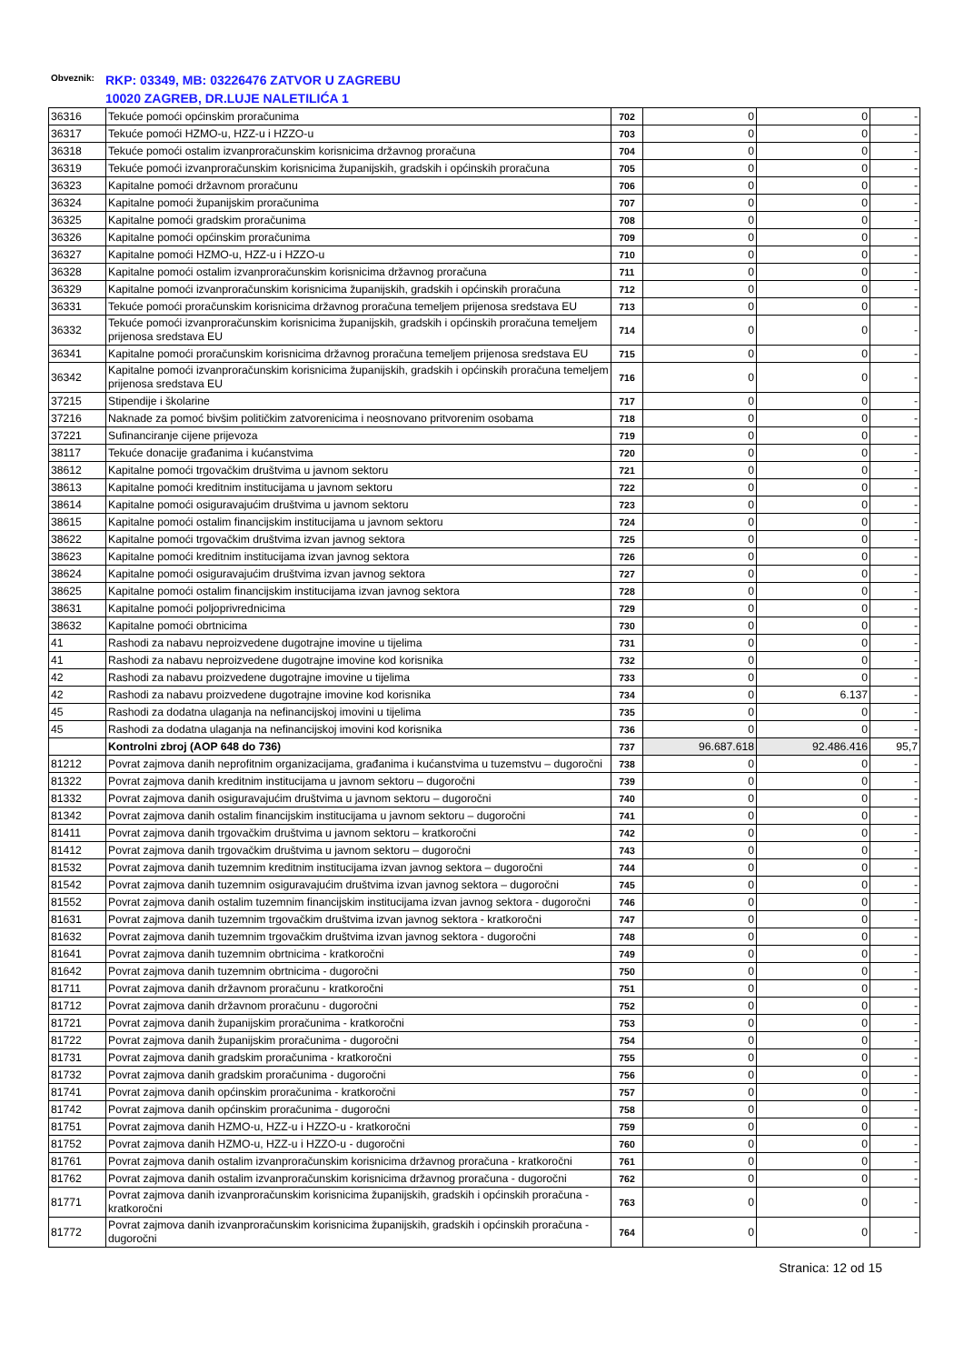Obveznik:
RKP: 03349, MB: 03226476 ZATVOR U ZAGREBU
10020 ZAGREB, DR.LUJE NALETILIĆA 1
| 36316 | Tekuće pomoći općinskim proračunima | 702 | 0 | 0 | - |
| 36317 | Tekuće pomoći HZMO-u, HZZ-u i HZZO-u | 703 | 0 | 0 | - |
| 36318 | Tekuće pomoći ostalim izvanproračunskim korisnicima državnog proračuna | 704 | 0 | 0 | - |
| 36319 | Tekuće pomoći izvanproračunskim korisnicima županijskih, gradskih i općinskih proračuna | 705 | 0 | 0 | - |
| 36323 | Kapitalne pomoći državnom proračunu | 706 | 0 | 0 | - |
| 36324 | Kapitalne pomoći županijskim proračunima | 707 | 0 | 0 | - |
| 36325 | Kapitalne pomoći gradskim proračunima | 708 | 0 | 0 | - |
| 36326 | Kapitalne pomoći općinskim proračunima | 709 | 0 | 0 | - |
| 36327 | Kapitalne pomoći HZMO-u, HZZ-u i HZZO-u | 710 | 0 | 0 | - |
| 36328 | Kapitalne pomoći ostalim izvanproračunskim korisnicima državnog proračuna | 711 | 0 | 0 | - |
| 36329 | Kapitalne pomoći izvanproračunskim korisnicima županijskih, gradskih i općinskih proračuna | 712 | 0 | 0 | - |
| 36331 | Tekuće pomoći proračunskim korisnicima državnog proračuna temeljem prijenosa sredstava EU | 713 | 0 | 0 | - |
| 36332 | Tekuće pomoći izvanproračunskim korisnicima županijskih, gradskih i općinskih proračuna temeljem prijenosa sredstava EU | 714 | 0 | 0 | - |
| 36341 | Kapitalne pomoći proračunskim korisnicima državnog proračuna temeljem prijenosa sredstava EU | 715 | 0 | 0 | - |
| 36342 | Kapitalne pomoći izvanproračunskim korisnicima županijskih, gradskih i općinskih proračuna temeljem prijenosa sredstava EU | 716 | 0 | 0 | - |
| 37215 | Stipendije i školarine | 717 | 0 | 0 | - |
| 37216 | Naknade za pomoć bivšim političkim zatvorenicima i neosnovano pritvorenim osobama | 718 | 0 | 0 | - |
| 37221 | Sufinanciranje cijene prijevoza | 719 | 0 | 0 | - |
| 38117 | Tekuće donacije građanima i kućanstvima | 720 | 0 | 0 | - |
| 38612 | Kapitalne pomoći trgovačkim društvima u javnom sektoru | 721 | 0 | 0 | - |
| 38613 | Kapitalne pomoći kreditnim institucijama u javnom sektoru | 722 | 0 | 0 | - |
| 38614 | Kapitalne pomoći osiguravajućim društvima u javnom sektoru | 723 | 0 | 0 | - |
| 38615 | Kapitalne pomoći ostalim financijskim institucijama u javnom sektoru | 724 | 0 | 0 | - |
| 38622 | Kapitalne pomoći trgovačkim društvima izvan javnog sektora | 725 | 0 | 0 | - |
| 38623 | Kapitalne pomoći kreditnim institucijama izvan javnog sektora | 726 | 0 | 0 | - |
| 38624 | Kapitalne pomoći osiguravajućim društvima izvan javnog sektora | 727 | 0 | 0 | - |
| 38625 | Kapitalne pomoći ostalim financijskim institucijama izvan javnog sektora | 728 | 0 | 0 | - |
| 38631 | Kapitalne pomoći poljoprivrednicima | 729 | 0 | 0 | - |
| 38632 | Kapitalne pomoći obrtnicima | 730 | 0 | 0 | - |
| 41 | Rashodi za nabavu neproizvedene dugotrajne imovine u tijelima | 731 | 0 | 0 | - |
| 41 | Rashodi za nabavu neproizvedene dugotrajne imovine kod korisnika | 732 | 0 | 0 | - |
| 42 | Rashodi za nabavu proizvedene dugotrajne imovine u tijelima | 733 | 0 | 0 | - |
| 42 | Rashodi za nabavu proizvedene dugotrajne imovine kod korisnika | 734 | 0 | 6.137 | - |
| 45 | Rashodi za dodatna ulaganja na nefinancijskoj imovini u tijelima | 735 | 0 | 0 | - |
| 45 | Rashodi za dodatna ulaganja na nefinancijskoj imovini kod korisnika | 736 | 0 | 0 | - |
| | Kontrolni zbroj (AOP 648 do 736) | 737 | 96.687.618 | 92.486.416 | 95,7 |
| 81212 | Povrat zajmova danih neprofitnim organizacijama, građanima i kućanstvima u tuzemstvu – dugoročni | 738 | 0 | 0 | - |
| 81322 | Povrat zajmova danih kreditnim institucijama u javnom sektoru – dugoročni | 739 | 0 | 0 | - |
| 81332 | Povrat zajmova danih osiguravajućim društvima u javnom sektoru – dugoročni | 740 | 0 | 0 | - |
| 81342 | Povrat zajmova danih ostalim financijskim institucijama u javnom sektoru – dugoročni | 741 | 0 | 0 | - |
| 81411 | Povrat zajmova danih trgovačkim društvima u javnom sektoru – kratkoročni | 742 | 0 | 0 | - |
| 81412 | Povrat zajmova danih trgovačkim društvima u javnom sektoru – dugoročni | 743 | 0 | 0 | - |
| 81532 | Povrat zajmova danih tuzemnim kreditnim institucijama izvan javnog sektora – dugoročni | 744 | 0 | 0 | - |
| 81542 | Povrat zajmova danih tuzemnim osiguravajućim društvima izvan javnog sektora – dugoročni | 745 | 0 | 0 | - |
| 81552 | Povrat zajmova danih ostalim tuzemnim financijskim institucijama izvan javnog sektora - dugoročni | 746 | 0 | 0 | - |
| 81631 | Povrat zajmova danih tuzemnim trgovačkim društvima izvan javnog sektora - kratkoročni | 747 | 0 | 0 | - |
| 81632 | Povrat zajmova danih tuzemnim trgovačkim društvima izvan javnog sektora - dugoročni | 748 | 0 | 0 | - |
| 81641 | Povrat zajmova danih tuzemnim obrtnicima - kratkoročni | 749 | 0 | 0 | - |
| 81642 | Povrat zajmova danih tuzemnim obrtnicima - dugoročni | 750 | 0 | 0 | - |
| 81711 | Povrat zajmova danih državnom proračunu - kratkoročni | 751 | 0 | 0 | - |
| 81712 | Povrat zajmova danih državnom proračunu - dugoročni | 752 | 0 | 0 | - |
| 81721 | Povrat zajmova danih županijskim proračunima - kratkoročni | 753 | 0 | 0 | - |
| 81722 | Povrat zajmova danih županijskim proračunima - dugoročni | 754 | 0 | 0 | - |
| 81731 | Povrat zajmova danih gradskim proračunima - kratkoročni | 755 | 0 | 0 | - |
| 81732 | Povrat zajmova danih gradskim proračunima - dugoročni | 756 | 0 | 0 | - |
| 81741 | Povrat zajmova danih općinskim proračunima - kratkoročni | 757 | 0 | 0 | - |
| 81742 | Povrat zajmova danih općinskim proračunima - dugoročni | 758 | 0 | 0 | - |
| 81751 | Povrat zajmova danih HZMO-u, HZZ-u i HZZO-u - kratkoročni | 759 | 0 | 0 | - |
| 81752 | Povrat zajmova danih HZMO-u, HZZ-u i HZZO-u - dugoročni | 760 | 0 | 0 | - |
| 81761 | Povrat zajmova danih ostalim izvanproračunskim korisnicima državnog proračuna - kratkoročni | 761 | 0 | 0 | - |
| 81762 | Povrat zajmova danih ostalim izvanproračunskim korisnicima državnog proračuna - dugoročni | 762 | 0 | 0 | - |
| 81771 | Povrat zajmova danih izvanproračunskim korisnicima županijskih, gradskih i općinskih proračuna - kratkoročni | 763 | 0 | 0 | - |
| 81772 | Povrat zajmova danih izvanproračunskim korisnicima županijskih, gradskih i općinskih proračuna - dugoročni | 764 | 0 | 0 | - |
Stranica: 12 od 15